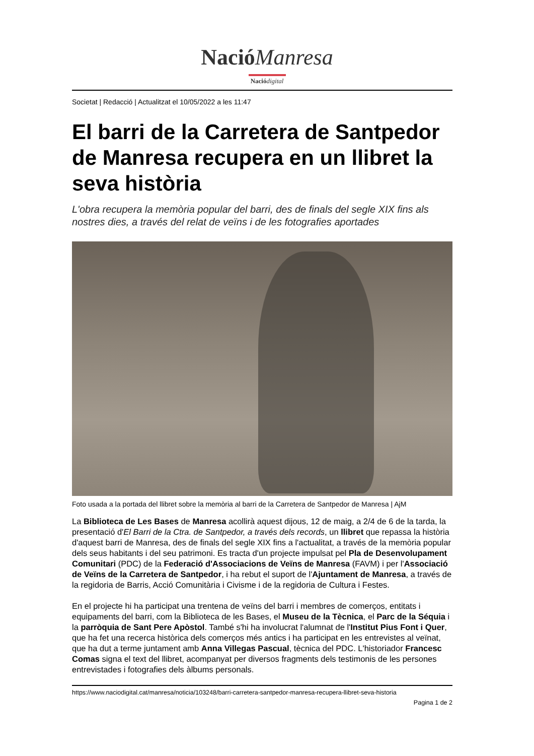Nació Manresa
Nació digital
Societat | Redacció | Actualitzat el 10/05/2022 a les 11:47
El barri de la Carretera de Santpedor de Manresa recupera en un llibret la seva història
L'obra recupera la memòria popular del barri, des de finals del segle XIX fins als nostres dies, a través del relat de veïns i de les fotografies aportades
Foto usada a la portada del llibret sobre la memòria al barri de la Carretera de Santpedor de Manresa | AjM
La Biblioteca de Les Bases de Manresa acollirà aquest dijous, 12 de maig, a 2/4 de 6 de la tarda, la presentació d'El Barri de la Ctra. de Santpedor, a través dels records, un llibret que repassa la història d'aquest barri de Manresa, des de finals del segle XIX fins a l'actualitat, a través de la memòria popular dels seus habitants i del seu patrimoni. Es tracta d'un projecte impulsat pel Pla de Desenvolupament Comunitari (PDC) de la Federació d'Associacions de Veïns de Manresa (FAVM) i per l'Associació de Veïns de la Carretera de Santpedor, i ha rebut el suport de l'Ajuntament de Manresa, a través de la regidoria de Barris, Acció Comunitària i Civisme i de la regidoria de Cultura i Festes.
En el projecte hi ha participat una trentena de veïns del barri i membres de comerços, entitats i equipaments del barri, com la Biblioteca de les Bases, el Museu de la Tècnica, el Parc de la Séquia i la parròquia de Sant Pere Apòstol. També s'hi ha involucrat l'alumnat de l'Institut Pius Font i Quer, que ha fet una recerca històrica dels comerços més antics i ha participat en les entrevistes al veïnat, que ha dut a terme juntament amb Anna Villegas Pascual, tècnica del PDC. L'historiador Francesc Comas signa el text del llibret, acompanyat per diversos fragments dels testimonis de les persones entrevistades i fotografies dels àlbums personals.
https://www.naciodigital.cat/manresa/noticia/103248/barri-carretera-santpedor-manresa-recupera-llibret-seva-historia
Pagina 1 de 2